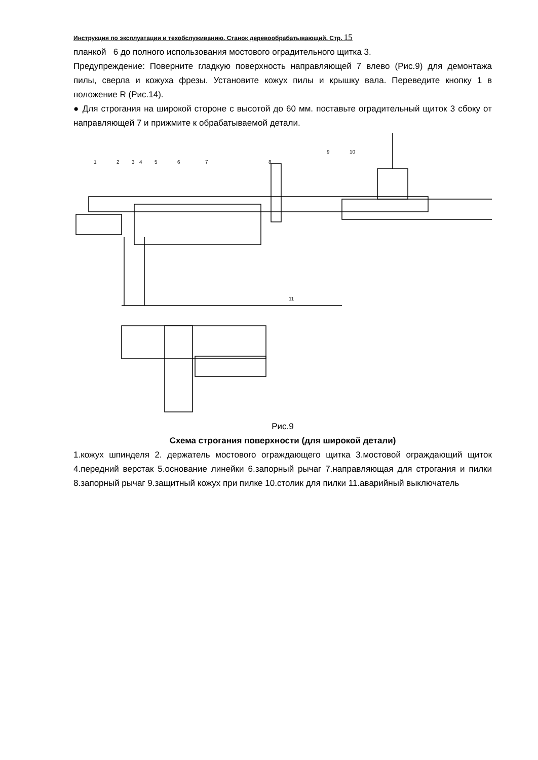Инструкция по эксплуатации и техобслуживанию. Станок деревообрабатывающий. Стр. 15
планкой 6 до полного использования мостового оградительного щитка 3.
Предупреждение: Поверните гладкую поверхность направляющей 7 влево (Рис.9) для демонтажа пилы, сверла и кожуха фрезы. Установите кожух пилы и крышку вала. Переведите кнопку 1 в положение R (Рис.14).
● Для строгания на широкой стороне с высотой до 60 мм. поставьте оградительный щиток 3 сбоку от направляющей 7 и прижмите к обрабатываемой детали.
1
2
3
4
5
6
7
8
9
10
11
Рис.9
Схема строгания поверхности (для широкой детали)
1.кожух шпинделя 2. держатель мостового ограждающего щитка 3.мостовой ограждающий щиток 4.передний верстак 5.основание линейки 6.запорный рычаг 7.направляющая для строгания и пилки 8.запорный рычаг 9.защитный кожух при пилке 10.столик для пилки 11.аварийный выключатель